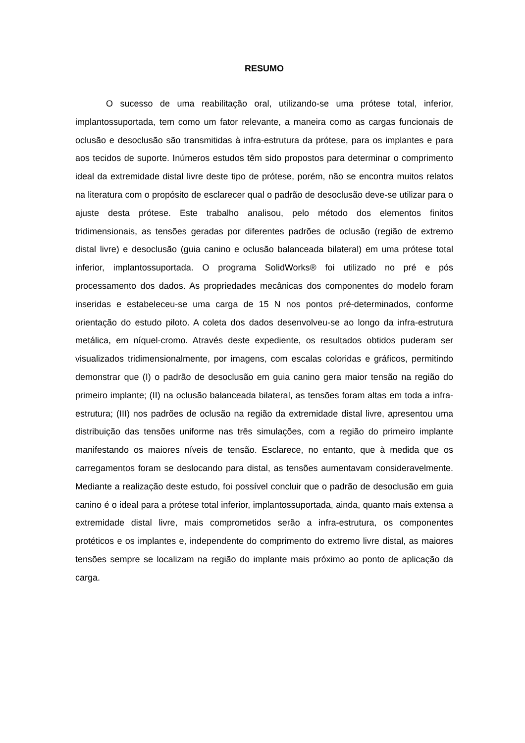RESUMO
O sucesso de uma reabilitação oral, utilizando-se uma prótese total, inferior, implantossuportada, tem como um fator relevante, a maneira como as cargas funcionais de oclusão e desoclusão são transmitidas à infra-estrutura da prótese, para os implantes e para aos tecidos de suporte. Inúmeros estudos têm sido propostos para determinar o comprimento ideal da extremidade distal livre deste tipo de prótese, porém, não se encontra muitos relatos na literatura com o propósito de esclarecer qual o padrão de desoclusão deve-se utilizar para o ajuste desta prótese. Este trabalho analisou, pelo método dos elementos finitos tridimensionais, as tensões geradas por diferentes padrões de oclusão (região de extremo distal livre) e desoclusão (guia canino e oclusão balanceada bilateral) em uma prótese total inferior, implantossuportada. O programa SolidWorks® foi utilizado no pré e pós processamento dos dados. As propriedades mecânicas dos componentes do modelo foram inseridas e estabeleceu-se uma carga de 15 N nos pontos pré-determinados, conforme orientação do estudo piloto. A coleta dos dados desenvolveu-se ao longo da infra-estrutura metálica, em níquel-cromo. Através deste expediente, os resultados obtidos puderam ser visualizados tridimensionalmente, por imagens, com escalas coloridas e gráficos, permitindo demonstrar que (I) o padrão de desoclusão em guia canino gera maior tensão na região do primeiro implante; (II) na oclusão balanceada bilateral, as tensões foram altas em toda a infra-estrutura; (III) nos padrões de oclusão na região da extremidade distal livre, apresentou uma distribuição das tensões uniforme nas três simulações, com a região do primeiro implante manifestando os maiores níveis de tensão. Esclarece, no entanto, que à medida que os carregamentos foram se deslocando para distal, as tensões aumentavam consideravelmente. Mediante a realização deste estudo, foi possível concluir que o padrão de desoclusão em guia canino é o ideal para a prótese total inferior, implantossuportada, ainda, quanto mais extensa a extremidade distal livre, mais comprometidos serão a infra-estrutura, os componentes protéticos e os implantes e, independente do comprimento do extremo livre distal, as maiores tensões sempre se localizam na região do implante mais próximo ao ponto de aplicação da carga.